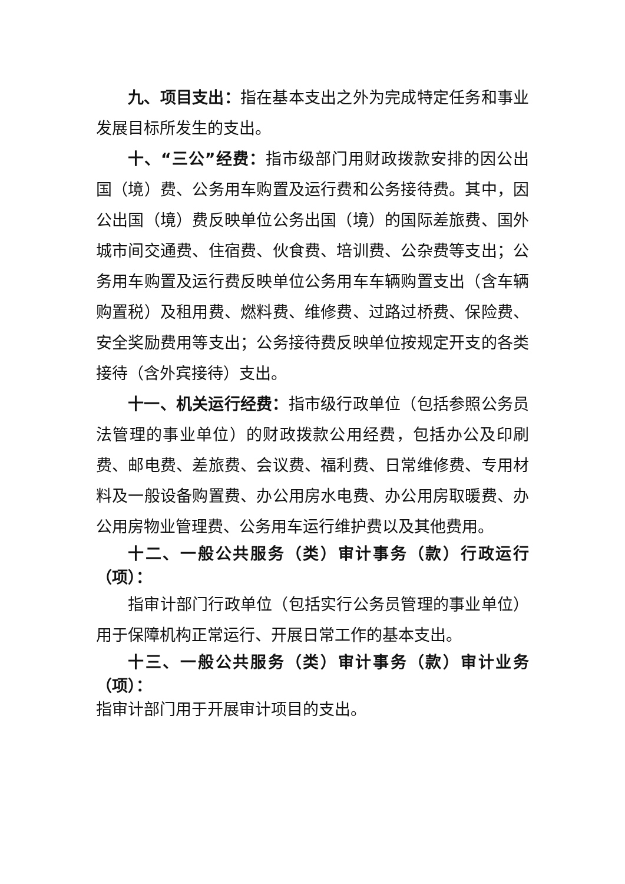九、项目支出：指在基本支出之外为完成特定任务和事业发展目标所发生的支出。
十、“三公”经费：指市级部门用财政拨款安排的因公出国（境）费、公务用车购置及运行费和公务接待费。其中，因公出国（境）费反映单位公务出国（境）的国际差旅费、国外城市间交通费、住宿费、伙食费、培训费、公杂费等支出；公务用车购置及运行费反映单位公务用车车辆购置支出（含车辆购置税）及租用费、燃料费、维修费、过路过桥费、保险费、安全奖励费用等支出；公务接待费反映单位按规定开支的各类接待（含外宾接待）支出。
十一、机关运行经费：指市级行政单位（包括参照公务员法管理的事业单位）的财政拨款公用经费，包括办公及印刷费、邮电费、差旅费、会议费、福利费、日常维修费、专用材料及一般设备购置费、办公用房水电费、办公用房取暖费、办公用房物业管理费、公务用车运行维护费以及其他费用。
十二、一般公共服务（类）审计事务（款）行政运行（项）：
指审计部门行政单位（包括实行公务员管理的事业单位）用于保障机构正常运行、开展日常工作的基本支出。
十三、一般公共服务（类）审计事务（款）审计业务（项）：
指审计部门用于开展审计项目的支出。